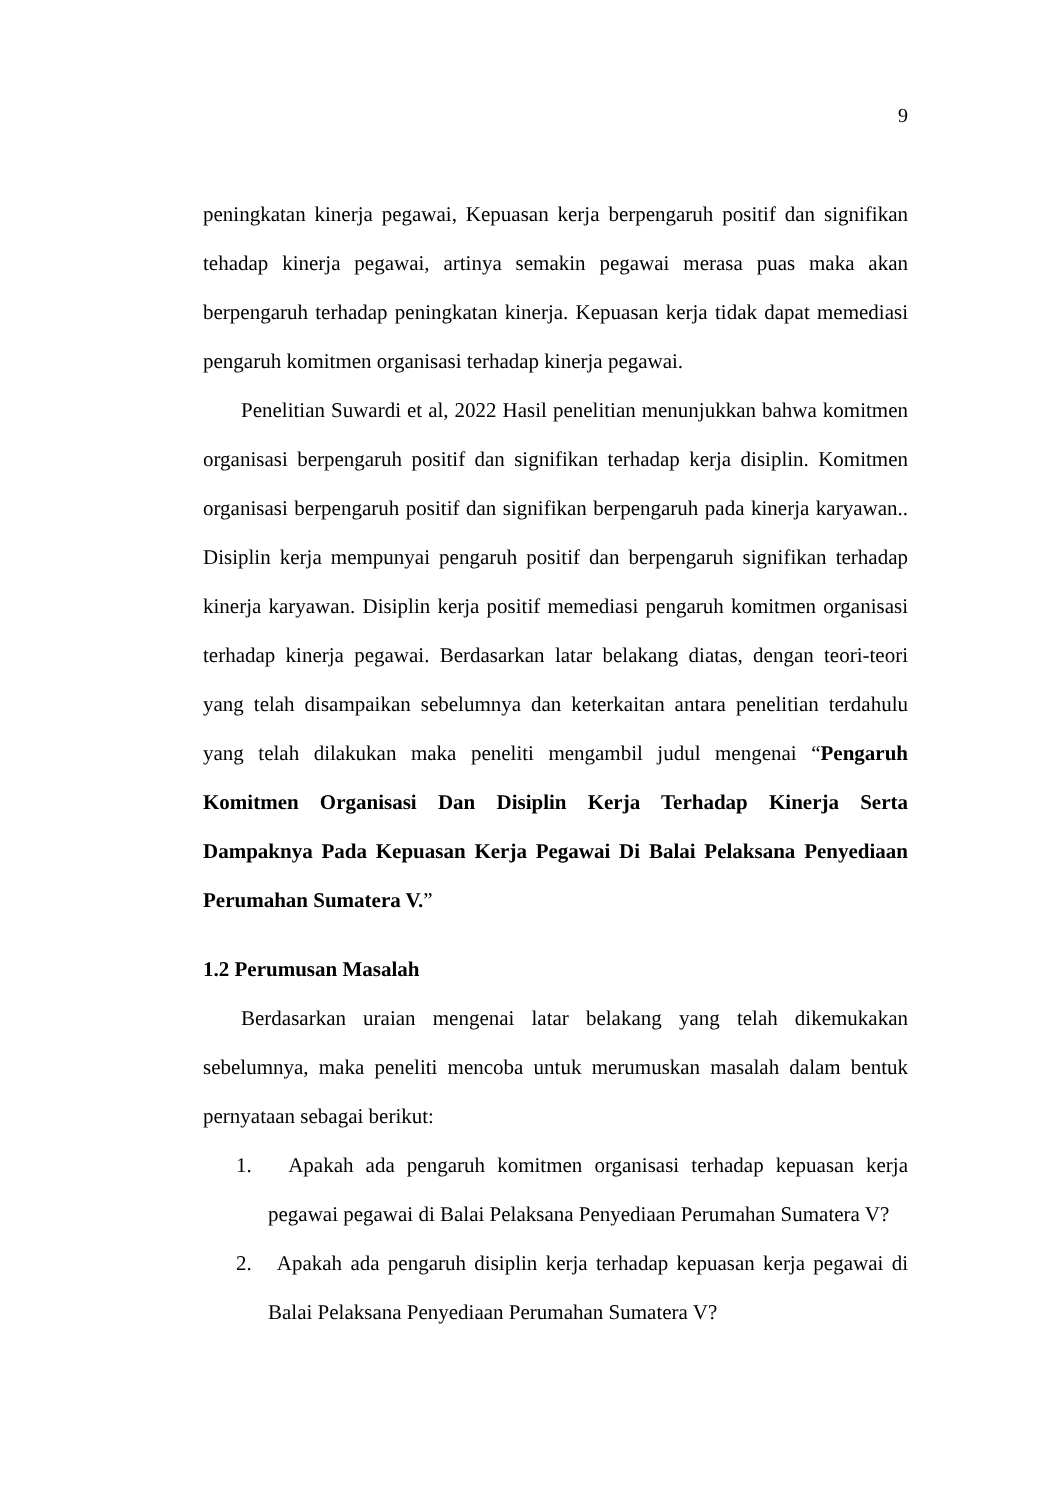9
peningkatan kinerja pegawai, Kepuasan kerja berpengaruh positif dan signifikan tehadap kinerja pegawai, artinya semakin pegawai merasa puas maka akan berpengaruh terhadap peningkatan kinerja. Kepuasan kerja tidak dapat memediasi pengaruh komitmen organisasi terhadap kinerja pegawai.
Penelitian Suwardi et al, 2022 Hasil penelitian menunjukkan bahwa komitmen organisasi berpengaruh positif dan signifikan terhadap kerja disiplin. Komitmen organisasi berpengaruh positif dan signifikan berpengaruh pada kinerja karyawan.. Disiplin kerja mempunyai pengaruh positif dan berpengaruh signifikan terhadap kinerja karyawan. Disiplin kerja positif memediasi pengaruh komitmen organisasi terhadap kinerja pegawai. Berdasarkan latar belakang diatas, dengan teori-teori yang telah disampaikan sebelumnya dan keterkaitan antara penelitian terdahulu yang telah dilakukan maka peneliti mengambil judul mengenai “Pengaruh Komitmen Organisasi Dan Disiplin Kerja Terhadap Kinerja Serta Dampaknya Pada Kepuasan Kerja Pegawai Di Balai Pelaksana Penyediaan Perumahan Sumatera V.”
1.2 Perumusan Masalah
Berdasarkan uraian mengenai latar belakang yang telah dikemukakan sebelumnya, maka peneliti mencoba untuk merumuskan masalah dalam bentuk pernyataan sebagai berikut:
1. Apakah ada pengaruh komitmen organisasi terhadap kepuasan kerja pegawai pegawai di Balai Pelaksana Penyediaan Perumahan Sumatera V?
2. Apakah ada pengaruh disiplin kerja terhadap kepuasan kerja pegawai di Balai Pelaksana Penyediaan Perumahan Sumatera V?